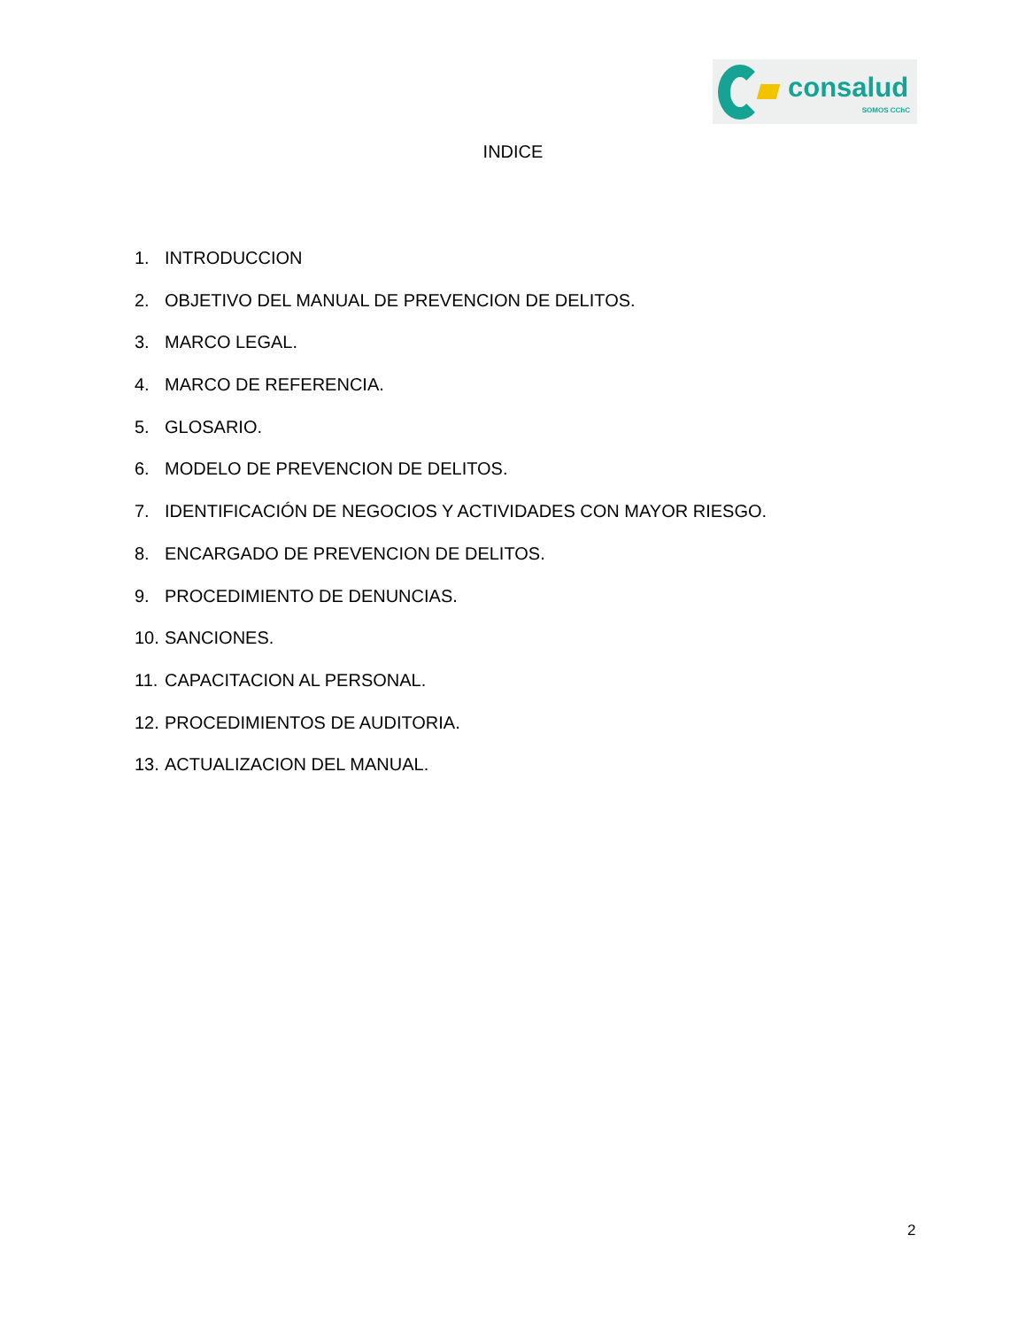consalud
SOMOS CChC
INDICE
1. INTRODUCCION
2. OBJETIVO DEL MANUAL DE PREVENCION DE DELITOS.
3. MARCO LEGAL.
4. MARCO DE REFERENCIA.
5. GLOSARIO.
6. MODELO DE PREVENCION DE DELITOS.
7. IDENTIFICACIÓN DE NEGOCIOS Y ACTIVIDADES CON MAYOR RIESGO.
8. ENCARGADO DE PREVENCION DE DELITOS.
9. PROCEDIMIENTO DE DENUNCIAS.
10. SANCIONES.
11. CAPACITACION AL PERSONAL.
12. PROCEDIMIENTOS DE AUDITORIA.
13. ACTUALIZACION DEL MANUAL.
2